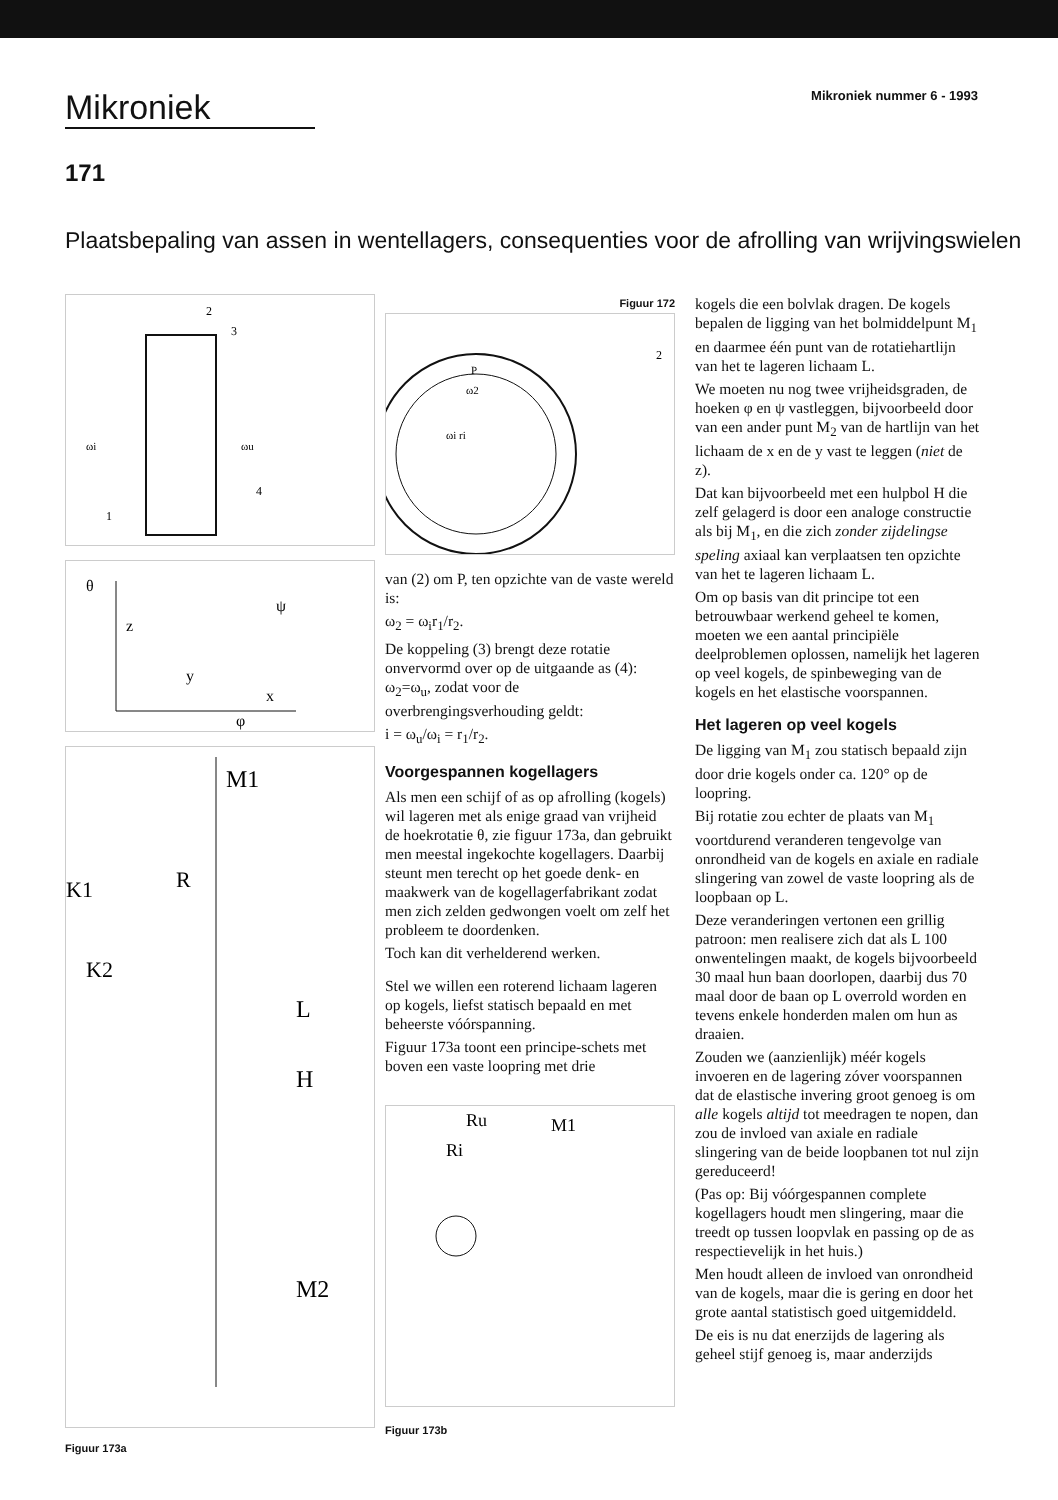Mikroniek
Mikroniek nummer 6 - 1993
171
Plaatsbepaling van assen in wentellagers, consequenties voor de afrolling van wrijvingswielen
1
2
3
4
ωi
ωu
θ
z
y
x
ψ
φ
M1
R
K1
K2
L
H
M2
Figuur 173a
Figuur 172
P
ω2
ωi ri
2
van (2) om P, ten opzichte van de vaste wereld is:
ω<sub>2</sub> = ω<sub>i</sub>r<sub>1</sub>/r<sub>2</sub>.
De koppeling (3) brengt deze rotatie onvervormd over op de uitgaande as (4): ω<sub>2</sub>=ω<sub>u</sub>, zodat voor de overbrengingsverhouding geldt:
i = ω<sub>u</sub>/ω<sub>i</sub> = r<sub>1</sub>/r<sub>2</sub>.
Voorgespannen kogellagers
Als men een schijf of as op afrolling (kogels) wil lageren met als enige graad van vrijheid de hoekrotatie θ, zie figuur 173a, dan gebruikt men meestal ingekochte kogellagers. Daarbij steunt men terecht op het goede denk- en maakwerk van de kogellagerfabrikant zodat men zich zelden gedwongen voelt om zelf het probleem te doordenken.
Toch kan dit verhelderend werken.
Stel we willen een roterend lichaam lageren op kogels, liefst statisch bepaald en met beheerste vóórspanning.
Figuur 173a toont een principe-schets met boven een vaste loopring met drie
Ru
Ri
M1
Figuur 173b
kogels die een bolvlak dragen. De kogels bepalen de ligging van het bolmiddelpunt M<sub>1</sub> en daarmee één punt van de rotatiehartlijn van het te lageren lichaam L.
We moeten nu nog twee vrijheidsgraden, de hoeken φ en ψ vastleggen, bijvoorbeeld door van een ander punt M<sub>2</sub> van de hartlijn van het lichaam de x en de y vast te leggen (niet de z).
Dat kan bijvoorbeeld met een hulpbol H die zelf gelagerd is door een analoge constructie als bij M<sub>1</sub>, en die zich zonder zijdelingse speling axiaal kan verplaatsen ten opzichte van het te lageren lichaam L.
Om op basis van dit principe tot een betrouwbaar werkend geheel te komen, moeten we een aantal principiële deelproblemen oplossen, namelijk het lageren op veel kogels, de spinbeweging van de kogels en het elastische voorspannen.
Het lageren op veel kogels
De ligging van M<sub>1</sub> zou statisch bepaald zijn door drie kogels onder ca. 120° op de loopring.
Bij rotatie zou echter de plaats van M<sub>1</sub> voortdurend veranderen tengevolge van onrondheid van de kogels en axiale en radiale slingering van zowel de vaste loopring als de loopbaan op L.
Deze veranderingen vertonen een grillig patroon: men realisere zich dat als L 100 onwentelingen maakt, de kogels bijvoorbeeld 30 maal hun baan doorlopen, daarbij dus 70 maal door de baan op L overrold worden en tevens enkele honderden malen om hun as draaien.
Zouden we (aanzienlijk) méér kogels invoeren en de lagering zóver voorspannen dat de elastische invering groot genoeg is om alle kogels altijd tot meedragen te nopen, dan zou de invloed van axiale en radiale slingering van de beide loopbanen tot nul zijn gereduceerd!
(Pas op: Bij vóórgespannen complete kogellagers houdt men slingering, maar die treedt op tussen loopvlak en passing op de as respectievelijk in het huis.)
Men houdt alleen de invloed van onrondheid van de kogels, maar die is gering en door het grote aantal statistisch goed uitgemiddeld.
De eis is nu dat enerzijds de lagering als geheel stijf genoeg is, maar anderzijds